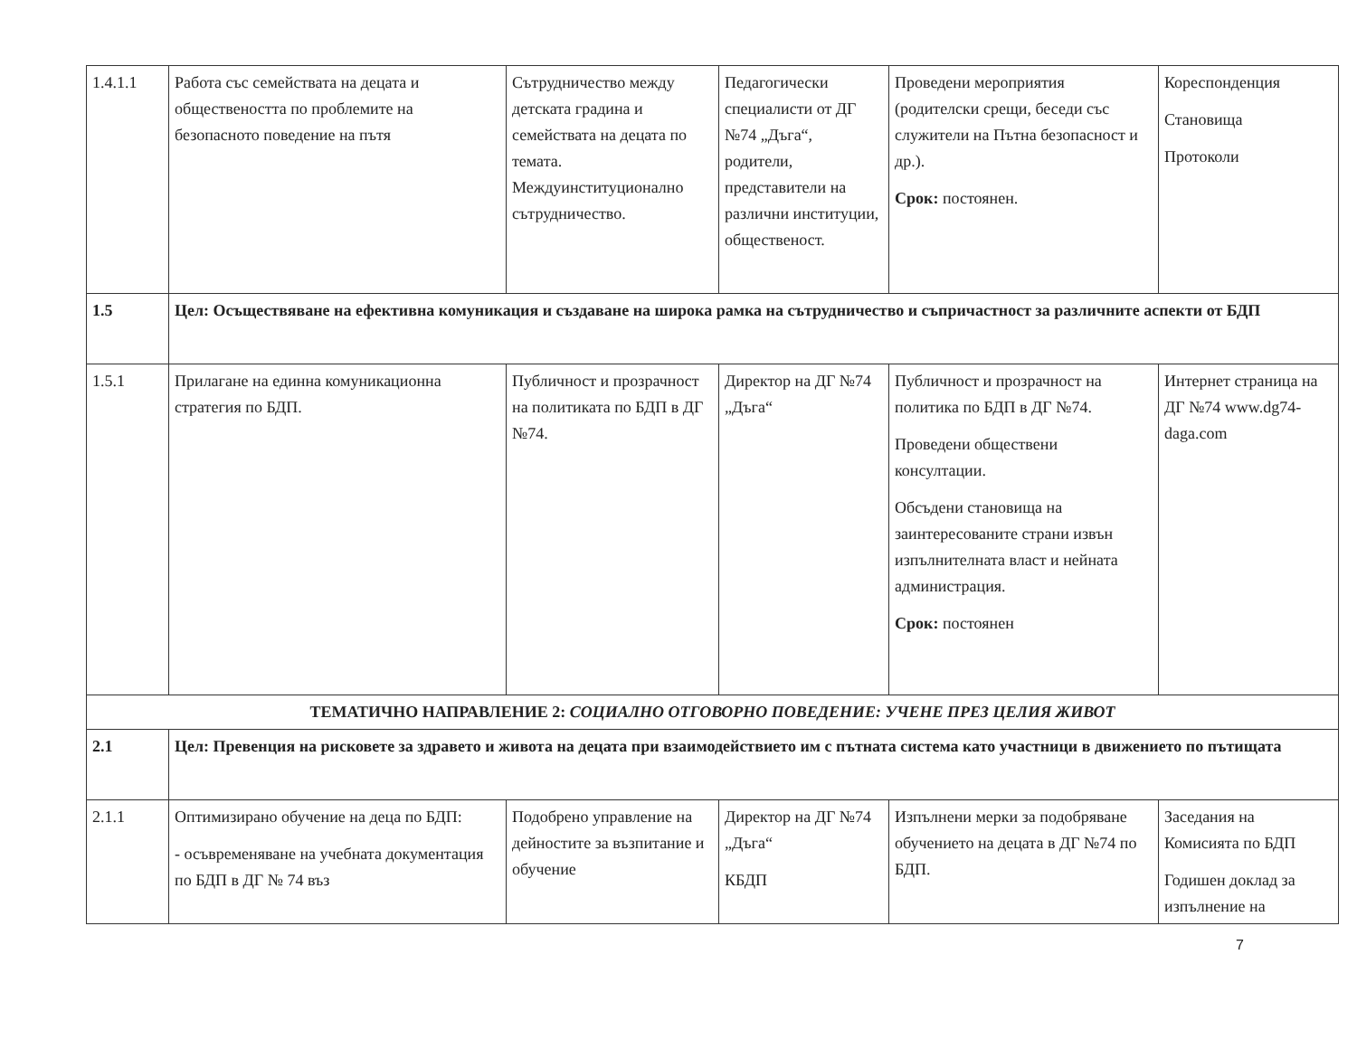| 1.4.1.1 | Работа със семействата на децата и обществеността по проблемите на безопасното поведение на пътя | Сътрудничество между детската градина и семействата на децата по темата. Междуинституционално сътрудничество. | Педагогически специалисти от ДГ №74 „Дъга“, родители, представители на различни институции, общественост. | Проведени мероприятия (родителски срещи, беседи със служители на Пътна безопасност и др.). Срок: постоянен. | Кореспонденция Становища Протоколи |
| 1.5 | Цел: Осъществяване на ефективна комуникация и създаване на широка рамка на сътрудничество и съпричастност за различните аспекти от БДП | | | | |
| 1.5.1 | Прилагане на единна комуникационна стратегия по БДП. | Публичност и прозрачност на политиката по БДП в ДГ №74. | Директор на ДГ №74 „Дъга“ | Публичност и прозрачност на политика по БДП в ДГ №74. Проведени обществени консултации. Обсъдени становища на заинтересованите страни извън изпълнителната власт и нейната администрация. Срок: постоянен | Интернет страница на ДГ №74 www.dg74-daga.com |
| ТЕМАТИЧНО НАПРАВЛЕНИЕ 2: СОЦИАЛНО ОТГОВОРНО ПОВЕДЕНИЕ: УЧЕНЕ ПРЕЗ ЦЕЛИЯ ЖИВОТ | | | | | |
| 2.1 | Цел: Превенция на рисковете за здравето и живота на децата при взаимодействието им с пътната система като участници в движението по пътищата | | | | |
| 2.1.1 | Оптимизирано обучение на деца по БДП: - осъвременяване на учебната документация по БДП в ДГ № 74 въз | Подобрено управление на дейностите за възпитание и обучение | Директор на ДГ №74 „Дъга“ КБДП | Изпълнени мерки за подобряване обучението на децата в ДГ №74 по БДП. | Заседания на Комисията по БДП Годишен доклад за изпълнение на |
7